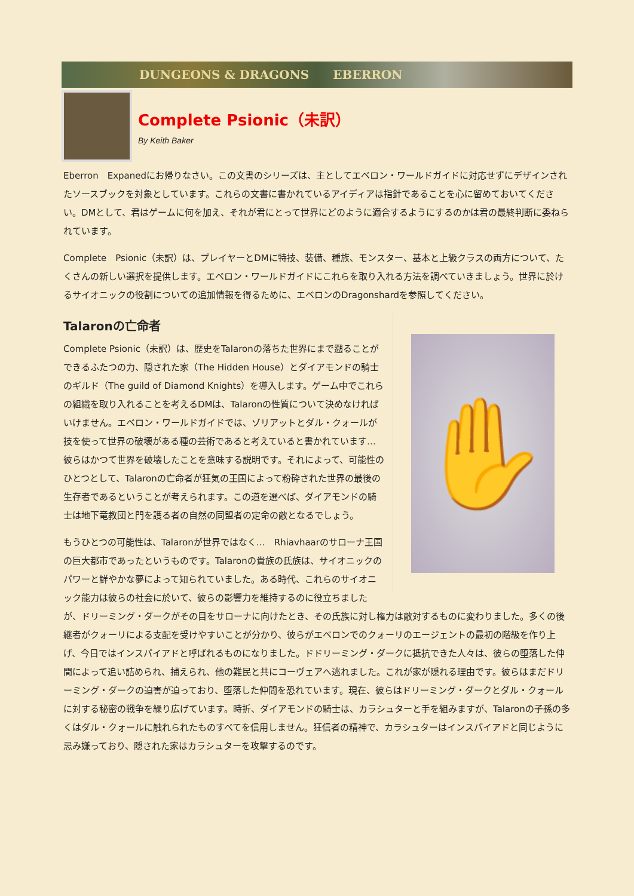DUNGEONS & DRAGONS EBERRON
Complete Psionic（未訳）
By Keith Baker
Eberron　Expanedにお帰りなさい。この文書のシリーズは、主としてエベロン・ワールドガイドに対応せずにデザインされたソースブックを対象としています。これらの文書に書かれているアイディアは指針であることを心に留めておいてください。DMとして、君はゲームに何を加え、それが君にとって世界にどのように適合するようにするのかは君の最終判断に委ねられています。
Complete　Psionic（未訳）は、プレイヤーとDMに特技、装備、種族、モンスター、基本と上級クラスの両方について、たくさんの新しい選択を提供します。エベロン・ワールドガイドにこれらを取り入れる方法を調べていきましょう。世界に於けるサイオニックの役割についての追加情報を得るために、エベロンのDragonshardを参照してください。
✋
Talaronの亡命者
Complete Psionic（未訳）は、歴史をTalaronの落ちた世界にまで遡ることができるふたつの力、隠された家（The Hidden House）とダイアモンドの騎士のギルド（The guild of Diamond Knights）を導入します。ゲーム中でこれらの組織を取り入れることを考えるDMは、Talaronの性質について決めなければいけません。エベロン・ワールドガイドでは、ゾリアットとダル・クォールが技を使って世界の破壊がある種の芸術であると考えていると書かれています…　彼らはかつて世界を破壊したことを意味する説明です。それによって、可能性のひとつとして、Talaronの亡命者が狂気の王国によって粉砕された世界の最後の生存者であるということが考えられます。この道を選べば、ダイアモンドの騎士は地下竜教団と門を護る者の自然の同盟者の定命の敵となるでしょう。
もうひとつの可能性は、Talaronが世界ではなく…　Rhiavhaarのサローナ王国の巨大都市であったというものです。Talaronの貴族の氏族は、サイオニックのパワーと鮮やかな夢によって知られていました。ある時代、これらのサイオニック能力は彼らの社会に於いて、彼らの影響力を維持するのに役立ちましたが、ドリーミング・ダークがその目をサローナに向けたとき、その氏族に対し権力は敵対するものに変わりました。多くの後継者がクォーリによる支配を受けやすいことが分かり、彼らがエベロンでのクォーリのエージェントの最初の階級を作り上げ、今日ではインスパイアドと呼ばれるものになりました。ドドリーミング・ダークに抵抗できた人々は、彼らの堕落した仲間によって追い詰められ、捕えられ、他の難民と共にコーヴェアへ逃れました。これが家が隠れる理由です。彼らはまだドリーミング・ダークの迫害が迫っており、堕落した仲間を恐れています。現在、彼らはドリーミング・ダークとダル・クォールに対する秘密の戦争を繰り広げています。時折、ダイアモンドの騎士は、カラシュターと手を組みますが、Talaronの子孫の多くはダル・クォールに触れられたものすべてを信用しません。狂信者の精神で、カラシュターはインスパイアドと同じように忌み嫌っており、隠された家はカラシュターを攻撃するのです。